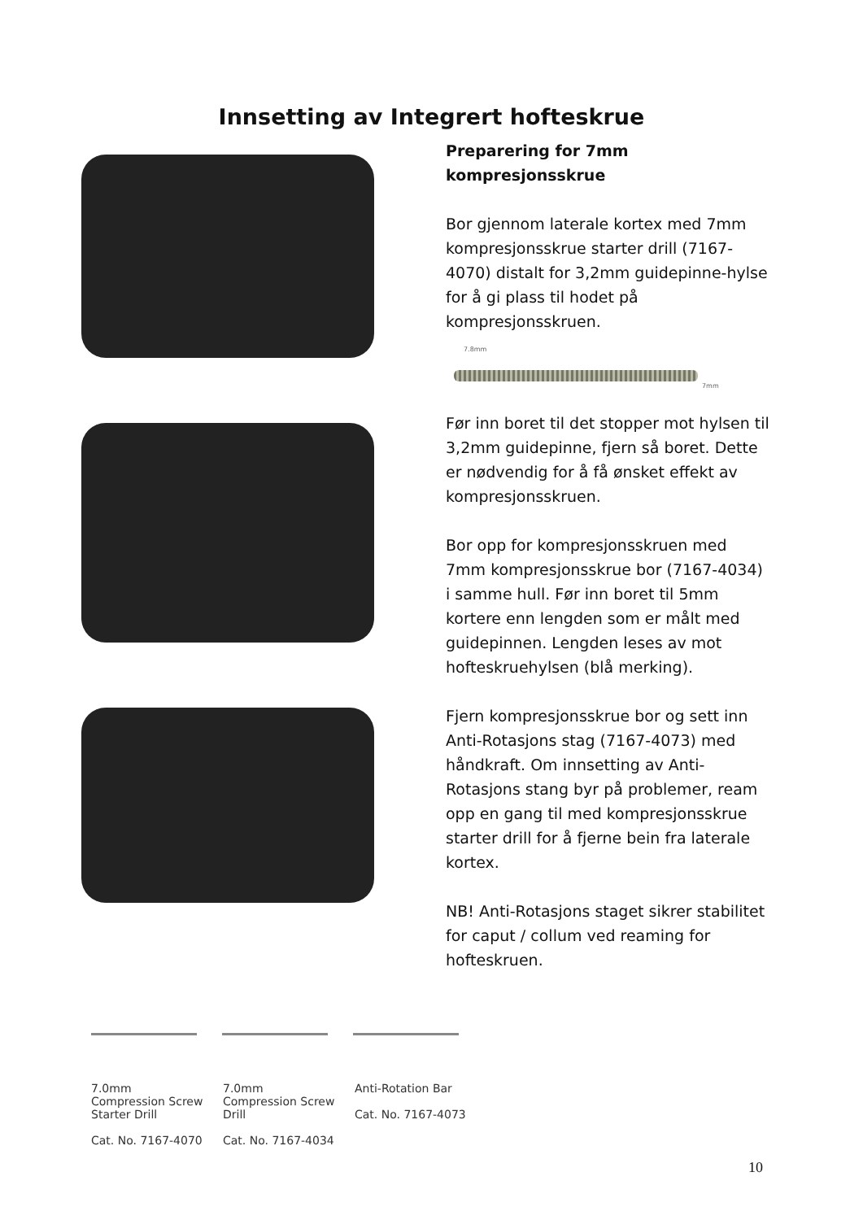Innsetting av Integrert hofteskrue
Preparering for 7mm
kompresjonsskrue
Bor gjennom laterale kortex med 7mm kompresjonsskrue starter drill (7167-4070) distalt for 3,2mm guidepinne-hylse for å gi plass til hodet på kompresjonsskruen.
7.8mm
7mm
Før inn boret til det stopper mot hylsen til 3,2mm guidepinne, fjern så boret. Dette er nødvendig for å få ønsket effekt av kompresjonsskruen.
Bor opp for kompresjonsskruen med 7mm kompresjonsskrue bor (7167-4034) i samme hull. Før inn boret til 5mm kortere enn lengden som er målt med guidepinnen. Lengden leses av mot hofteskruehylsen (blå merking).
Fjern kompresjonsskrue bor og sett inn Anti-Rotasjons stag (7167-4073) med håndkraft. Om innsetting av Anti-Rotasjons stang byr på problemer, ream opp en gang til med kompresjonsskrue starter drill for å fjerne bein fra laterale kortex.
NB! Anti-Rotasjons staget sikrer stabilitet for caput / collum ved reaming for hofteskruen.
7.0mm Compression Screw Starter Drill
Cat. No. 7167-4070
7.0mm Compression Screw Drill
Cat. No. 7167-4034
Anti-Rotation Bar
Cat. No. 7167-4073
10